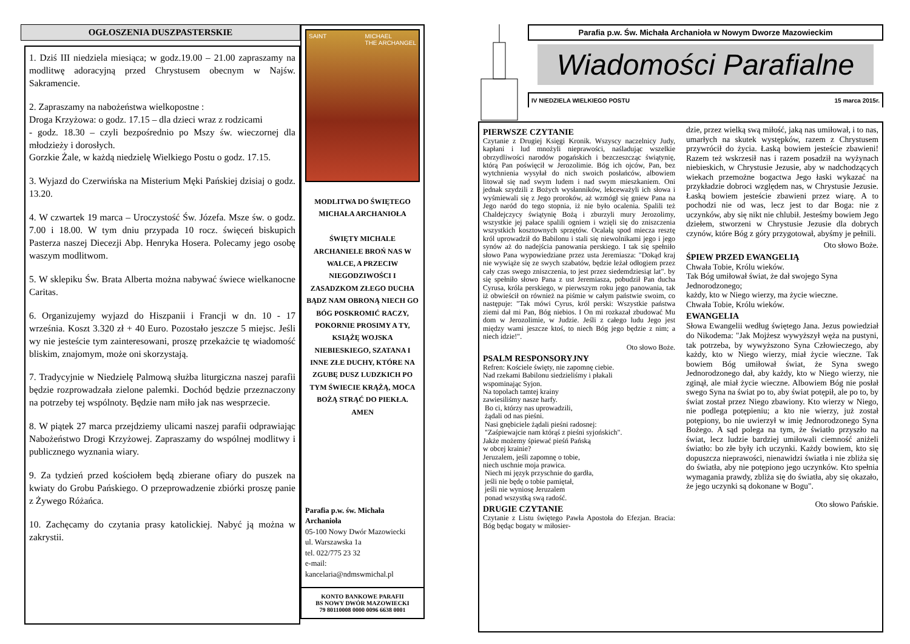OGŁOSZENIA DUSZPASTERSKIE
1. Dziś III niedziela miesiąca; w godz.19.00 – 21.00 zapraszamy na modlitwę adoracyjną przed Chrystusem obecnym w Najśw. Sakramencie.
2. Zapraszamy na nabożeństwa wielkopostne :
Droga Krzyżowa: o godz. 17.15 – dla dzieci wraz z rodzicami
- godz. 18.30 – czyli bezpośrednio po Mszy św. wieczornej dla młodzieży i dorosłych.
Gorzkie Żale, w każdą niedzielę Wielkiego Postu o godz. 17.15.
3. Wyjazd do Czerwińska na Misterium Męki Pańskiej dzisiaj o godz. 13.20.
4. W czwartek 19 marca – Uroczystość Św. Józefa. Msze św. o godz. 7.00 i 18.00. W tym dniu przypada 10 rocz. święceń biskupich Pasterza naszej Diecezji Abp. Henryka Hosera. Polecamy jego osobę waszym modlitwom.
5. W sklepiku Św. Brata Alberta można nabywać świece wielkanocne Caritas.
6. Organizujemy wyjazd do Hiszpanii i Francji w dn. 10 - 17 września. Koszt 3.320 zł + 40 Euro. Pozostało jeszcze 5 miejsc. Jeśli wy nie jesteście tym zainteresowani, proszę przekażcie tę wiadomość bliskim, znajomym, może oni skorzystają.
7. Tradycyjnie w Niedzielę Palmową służba liturgiczna naszej parafii będzie rozprowadzała zielone palemki. Dochód będzie przeznaczony na potrzeby tej wspólnoty. Będzie nam miło jak nas wesprzecie.
8. W piątek 27 marca przejdziemy ulicami naszej parafii odprawiając Nabożeństwo Drogi Krzyżowej. Zapraszamy do wspólnej modlitwy i publicznego wyznania wiary.
9. Za tydzień przed kościołem będą zbierane ofiary do puszek na kwiaty do Grobu Pańskiego. O przeprowadzenie zbiórki proszę panie z Żywego Różańca.
10. Zachęcamy do czytania prasy katolickiej. Nabyć ją można w zakrystii.
SAINT MICHAEL
THE ARCHANGEL
MODLITWA DO ŚWIĘTEGO MICHAŁA ARCHANIOŁA
ŚWIĘTY MICHALE ARCHANIELE BROŃ NAS W WALCE, A PRZECIW NIEGODZIWOŚCI I ZASADZKOM ZŁEGO DUCHA BĄDZ NAM OBRONĄ NIECH GO BÓG POSKROMIĆ RACZY, POKORNIE PROSIMY A TY, KSIĄŻĘ WOJSKA NIEBIESKIEGO, SZATANA I INNE ZŁE DUCHY, KTÓRE NA ZGUBĘ DUSZ LUDZKICH PO TYM ŚWIECIE KRĄŻĄ, MOCA BOŻĄ STRĄĆ DO PIEKŁA. AMEN
Parafia p.w. św. Michała Archanioła
05-100 Nowy Dwór Mazowiecki
ul. Warszawska 1a
tel. 022/775 23 32
e-mail:
kancelaria@ndmswmichal.pl
KONTO BANKOWE PARAFII
BS NOWY DWÓR MAZOWIECKI
79 80110008 0000 0096 6638 0001
Parafia p.w. Św. Michała Archanioła w Nowym Dworze Mazowieckim
Wiadomości Parafialne
IV NIEDZIELA WIELKIEGO POSTU 15 marca 2015r.
PIERWSZE CZYTANIE
Czytanie z Drugiej Księgi Kronik. Wszyscy naczelnicy Judy, kapłani i lud mnożyli nieprawości, naśladując wszelkie obrzydliwości narodów pogańskich i bezczeszcząc świątynię, którą Pan poświęcił w Jerozolimie. Bóg ich ojców, Pan, bez wytchnienia wysyłał do nich swoich posłańców, albowiem litował się nad swym ludem i nad swym mieszkaniem. Oni jednak szydzili z Bożych wysłanników, lekceważyli ich słowa i wyśmiewali się z Jego proroków, aż wzmógł się gniew Pana na Jego naród do tego stopnia, iż nie było ocalenia. Spalili też Chaldejczycy świątynię Bożą i zburzyli mury Jerozolimy, wszystkie jej pałace spalili ogniem i wzięli się do zniszczenia wszystkich kosztownych sprzętów. Ocalałą spod miecza resztę król uprowadził do Babilonu i stali się niewolnikami jego i jego synów aż do nadejścia panowania perskiego. I tak się spełniło słowo Pana wypowiedziane przez usta Jeremiasza: "Dokąd kraj nie wywiąże się ze swych szabatów, będzie leżał odłogiem przez cały czas swego zniszczenia, to jest przez siedemdziesiąt lat". by się spełniło słowo Pana z ust Jeremiasza, pobudził Pan ducha Cyrusa, króla perskiego, w pierwszym roku jego panowania, tak iż obwieścił on również na piśmie w całym państwie swoim, co następuje: "Tak mówi Cyrus, król perski: Wszystkie państwa ziemi dał mi Pan, Bóg niebios. I On mi rozkazał zbudować Mu dom w Jerozolimie, w Judzie. Jeśli z całego ludu Jego jest między wami jeszcze ktoś, to niech Bóg jego będzie z nim; a niech idzie!".
Oto słowo Boże.
PSALM RESPONSORYJNY
Refren: Kościele święty, nie zapomnę ciebie.
Nad rzekami Babilonu siedzieliśmy i płakali
wspominając Syjon.
Na topolach tamtej krainy
zawiesiliśmy nasze harfy.
Bo ci, którzy nas uprowadzili,
żądali od nas pieśni.
Nasi gnębiciele żądali pieśni radosnej:
"Zaśpiewajcie nam którąś z pieśni syjońskich".
Jakże możemy śpiewać pieśń Pańską
w obcej krainie?
Jeruzalem, jeśli zapomnę o tobie,
niech uschnie moja prawica.
Niech mi język przyschnie do gardła,
jeśli nie będę o tobie pamiętał,
jeśli nie wyniosę Jeruzalem
ponad wszystką swą radość.
DRUGIE CZYTANIE
Czytanie z Listu świętego Pawła Apostoła do Efezjan. Bracia: Bóg będąc bogaty w miłosier-
dzie, przez wielką swą miłość, jaką nas umiłował, i to nas, umarłych na skutek występków, razem z Chrystusem przywrócił do życia. Łaską bowiem jesteście zbawieni! Razem też wskrzesił nas i razem posadził na wyżynach niebieskich, w Chrystusie Jezusie, aby w nadchodzących wiekach przemożne bogactwa Jego łaski wykazać na przykładzie dobroci względem nas, w Chrystusie Jezusie. Łaską bowiem jesteście zbawieni przez wiarę. A to pochodzi nie od was, lecz jest to dar Boga: nie z uczynków, aby się nikt nie chlubił. Jesteśmy bowiem Jego dziełem, stworzeni w Chrystusie Jezusie dla dobrych czynów, które Bóg z góry przygotował, abyśmy je pełnili.
Oto słowo Boże.
ŚPIEW PRZED EWANGELIĄ
Chwała Tobie, Królu wieków.
Tak Bóg umiłował świat, że dał swojego Syna Jednorodzonego;
każdy, kto w Niego wierzy, ma życie wieczne.
Chwała Tobie, Królu wieków.
EWANGELIA
Słowa Ewangelii według świętego Jana. Jezus powiedział do Nikodema: "Jak Mojżesz wywyższył węża na pustyni, tak potrzeba, by wywyższono Syna Człowieczego, aby każdy, kto w Niego wierzy, miał życie wieczne. Tak bowiem Bóg umiłował świat, że Syna swego Jednorodzonego dał, aby każdy, kto w Niego wierzy, nie zginął, ale miał życie wieczne. Albowiem Bóg nie posłał swego Syna na świat po to, aby świat potępił, ale po to, by świat został przez Niego zbawiony. Kto wierzy w Niego, nie podlega potępieniu; a kto nie wierzy, już został potępiony, bo nie uwierzył w imię Jednorodzonego Syna Bożego. A sąd polega na tym, że światło przyszło na świat, lecz ludzie bardziej umiłowali ciemność aniżeli światło: bo złe były ich uczynki. Każdy bowiem, kto się dopuszcza nieprawości, nienawidzi światła i nie zbliża się do światła, aby nie potępiono jego uczynków. Kto spełnia wymagania prawdy, zbliża się do światła, aby się okazało, że jego uczynki są dokonane w Bogu".
Oto słowo Pańskie.